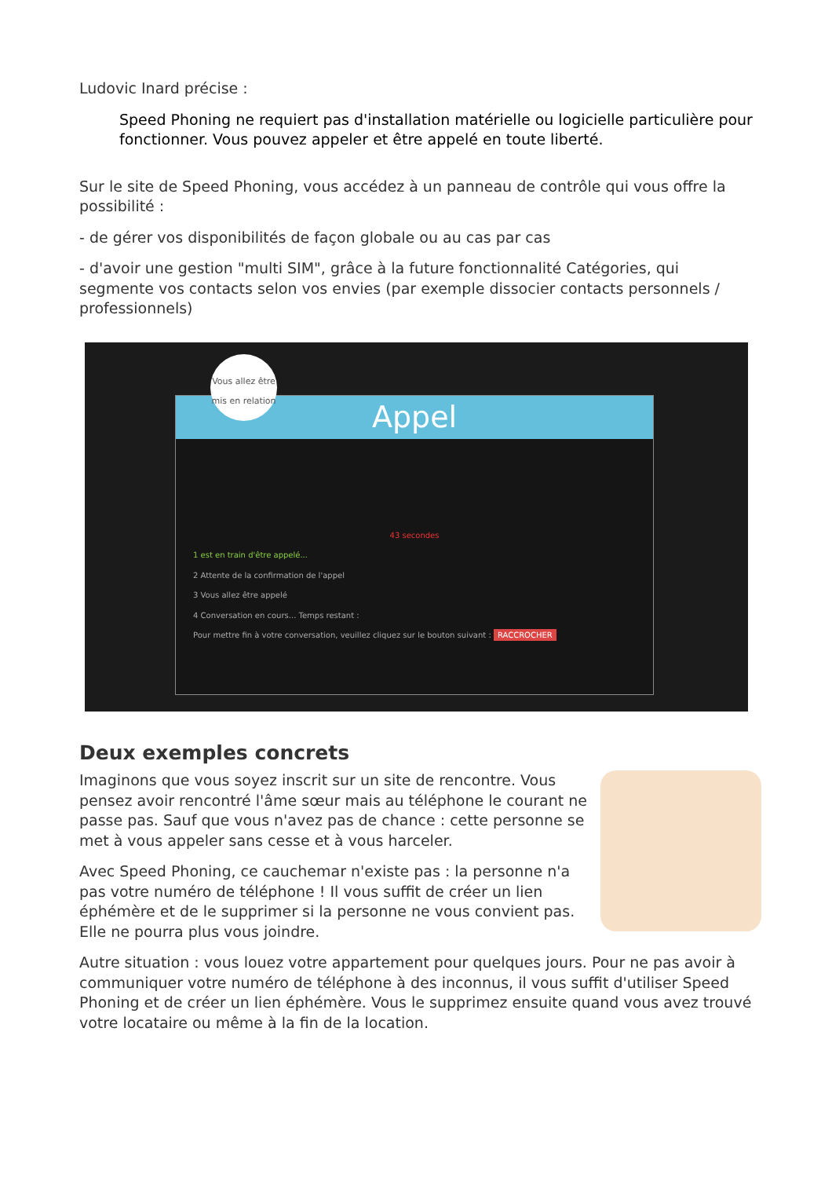Ludovic Inard précise :
Speed Phoning ne requiert pas d'installation matérielle ou logicielle particulière pour fonctionner. Vous pouvez appeler et être appelé en toute liberté.
Sur le site de Speed Phoning, vous accédez à un panneau de contrôle qui vous offre la possibilité :
- de gérer vos disponibilités de façon globale ou au cas par cas
- d'avoir une gestion "multi SIM", grâce à la future fonctionnalité Catégories, qui segmente vos contacts selon vos envies (par exemple dissocier contacts personnels / professionnels)
Appel
43 secondes
1 est en train d'être appelé...
2 Attente de la confirmation de l'appel
3 Vous allez être appelé
4 Conversation en cours... Temps restant :
Pour mettre fin à votre conversation, veuillez cliquez sur le bouton suivant : RACCROCHER
Vous allez être mis en relation
Deux exemples concrets
Imaginons que vous soyez inscrit sur un site de rencontre. Vous pensez avoir rencontré l'âme sœur mais au téléphone le courant ne passe pas. Sauf que vous n'avez pas de chance : cette personne se met à vous appeler sans cesse et à vous harceler.
Avec Speed Phoning, ce cauchemar n'existe pas : la personne n'a pas votre numéro de téléphone ! Il vous suffit de créer un lien éphémère et de le supprimer si la personne ne vous convient pas. Elle ne pourra plus vous joindre.
Autre situation : vous louez votre appartement pour quelques jours. Pour ne pas avoir à communiquer votre numéro de téléphone à des inconnus, il vous suffit d'utiliser Speed Phoning et de créer un lien éphémère. Vous le supprimez ensuite quand vous avez trouvé votre locataire ou même à la fin de la location.